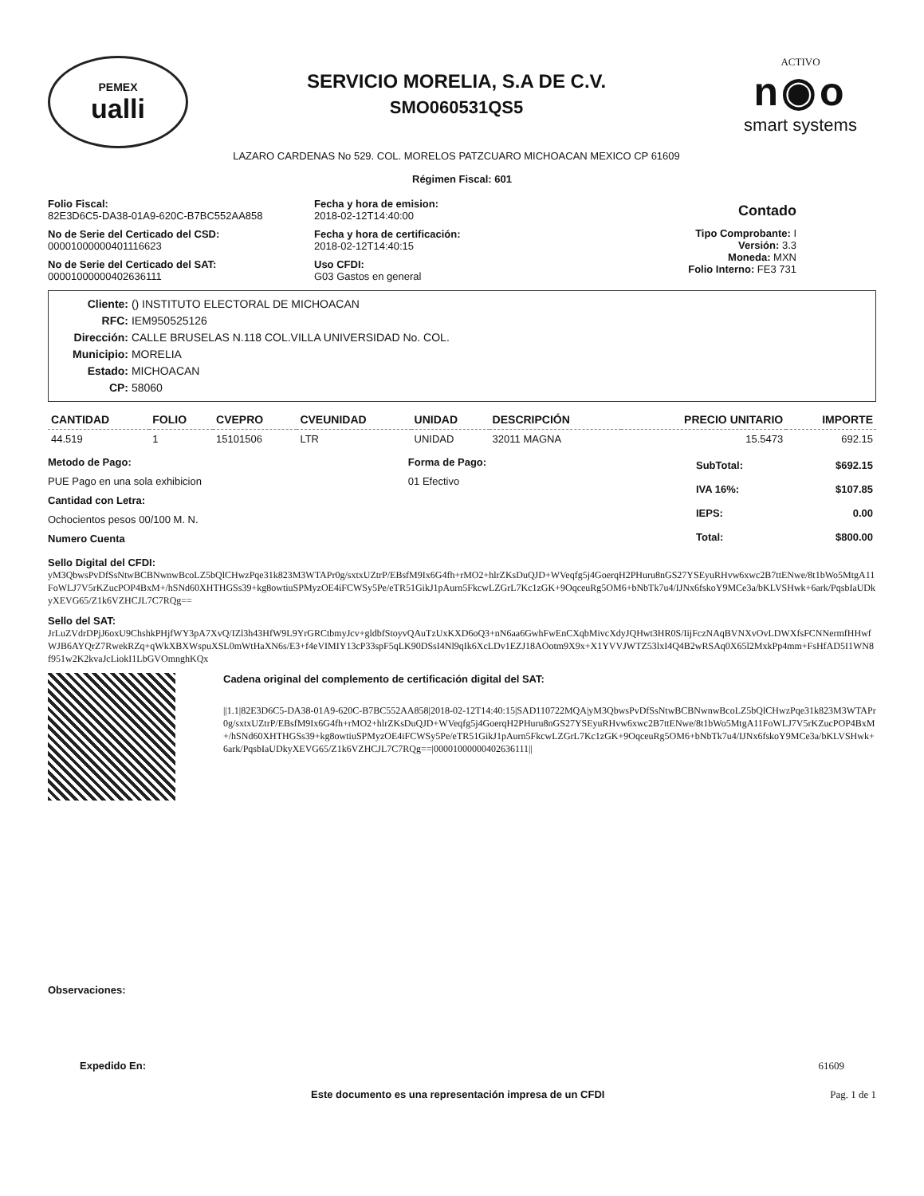PEMEX
ualli
SERVICIO MORELIA, S.A DE C.V.
SMO060531QS5
LAZARO CARDENAS No 529. COL. MORELOS PATZCUARO MICHOACAN MEXICO CP 61609
ACTIVO
n◉o
smart systems
Régimen Fiscal: 601
Folio Fiscal:
82E3D6C5-DA38-01A9-620C-B7BC552AA858
No de Serie del Certicado del CSD:
00001000000401116623
No de Serie del Certicado del SAT:
00001000000402636111
Fecha y hora de emision:
2018-02-12T14:40:00
Fecha y hora de certificación:
2018-02-12T14:40:15
Uso CFDI:
G03 Gastos en general
Contado
Tipo Comprobante: I
Versión: 3.3
Moneda: MXN
Folio Interno: FE3 731
Cliente: () INSTITUTO ELECTORAL DE MICHOACAN
RFC: IEM950525126
Dirección: CALLE BRUSELAS N.118 COL.VILLA UNIVERSIDAD No. COL.
Municipio: MORELIA
Estado: MICHOACAN
CP: 58060
| CANTIDAD | FOLIO | CVEPRO | CVEUNIDAD | UNIDAD | DESCRIPCIÓN | PRECIO UNITARIO | IMPORTE |
| --- | --- | --- | --- | --- | --- | --- | --- |
| 44.519 | 1 | 15101506 | LTR | UNIDAD | 32011 MAGNA | 15.5473 | 692.15 |
Metodo de Pago:
PUE Pago en una sola exhibicion
Cantidad con Letra:
Ochocientos pesos 00/100 M. N.
Numero Cuenta
Forma de Pago:
01 Efectivo
| SubTotal: | $692.15 |
| IVA 16%: | $107.85 |
| IEPS: | 0.00 |
| Total: | $800.00 |
Sello Digital del CFDI:
yM3QbwsPvDfSsNtwBCBNwnwBcoLZ5bQlCHwzPqe31k823M3WTAPr0g/sxtxUZtrP/EBsfM9Ix6G4fh+rMO2+hlrZKsDuQJD+WVeqfg5j4GoerqH2PHuru8nGS27YSEyuRHvw6xwc2B7ttENwe/8t1bWo5MtgA11FoWLJ7V5rKZucPOP4BxM+/hSNd60XHTHGSs39+kg8owtiuSPMyzOE4iFCWSy5Pe/eTR51GikJ1pAurn5FkcwLZGrL7Kc1zGK+9OqceuRg5OM6+bNbTk7u4/IJNx6fskoY9MCe3a/bKLVSHwk+6ark/PqsbIaUDkyXEVG65/Z1k6VZHCJL7C7RQg==
Sello del SAT:
JrLuZVdrDPjJ6oxU9ChshkPHjfWY3pA7XvQ/IZl3h43HfW9L9YrGRCtbmyJcv+gldbfStoyvQAuTzUxKXD6oQ3+nN6aa6GwhFwEnCXqbMivcXdyJQHwt3HR0S/IijFczNAqBVNXvOvLDWXfsFCNNermfHHwfWJB6AYQrZ7RwekRZq+qWkXBXWspuXSL0mWtHaXN6s/E3+f4eVIMIY13cP33spF5qLK90DSsI4Nl9qIk6XcLDv1EZJ18AOotm9X9x+X1YVVJWTZ53lxI4Q4B2wRSAq0X65l2MxkPp4mm+FsHfAD5I1WN8f951w2K2kvaJcLiokI1LbGVOmnghKQx
Cadena original del complemento de certificación digital del SAT:
||1.1|82E3D6C5-DA38-01A9-620C-B7BC552AA858|2018-02-12T14:40:15|SAD110722MQA|yM3QbwsPvDfSsNtwBCBNwnwBcoLZ5bQlCHwzPqe31k823M3WTAPr0g/sxtxUZtrP/EBsfM9Ix6G4fh+rMO2+hlrZKsDuQJD+WVeqfg5j4GoerqH2PHuru8nGS27YSEyuRHvw6xwc2B7ttENwe/8t1bWo5MtgA11FoWLJ7V5rKZucPOP4BxM+/hSNd60XHTHGSs39+kg8owtiuSPMyzOE4iFCWSy5Pe/eTR51GikJ1pAurn5FkcwLZGrL7Kc1zGK+9OqceuRg5OM6+bNbTk7u4/IJNx6fskoY9MCe3a/bKLVSHwk+6ark/PqsbIaUDkyXEVG65/Z1k6VZHCJL7C7RQg==|00001000000402636111||
Observaciones:
Expedido En: 61609
Este documento es una representación impresa de un CFDI Pag. 1 de 1